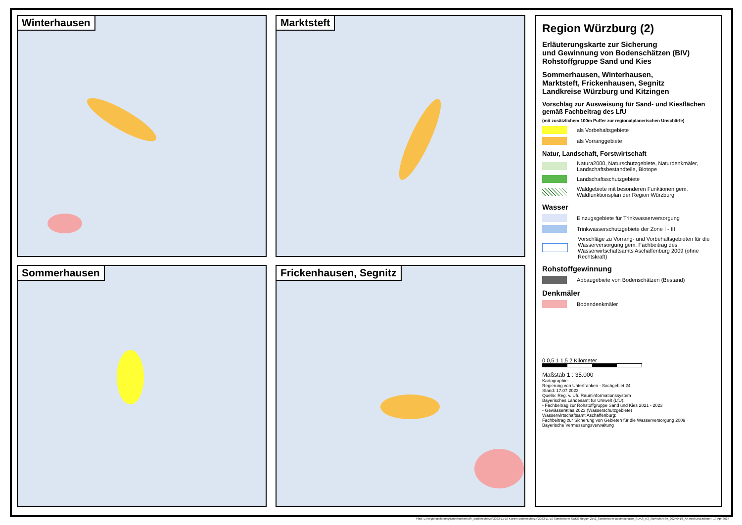Winterhausen
Marktsteft
Sommerhausen
Frickenhausen, Segnitz
Region Würzburg (2)
Erläuterungskarte zur Sicherung
und Gewinnung von Bodenschätzen (BIV)
Rohstoffgruppe Sand und Kies
Sommerhausen, Winterhausen,
Marktsteft, Frickenhausen, Segnitz
Landkreise Würzburg und Kitzingen
Vorschlag zur Ausweisung für Sand- und Kiesflächen gemäß Fachbeitrag des LfU
(mit zusätzlichem 100m Puffer zur regionalplanerischen Unschärfe)
als Vorbehaltsgebiete
als Vorranggebiete
Natur, Landschaft, Forstwirtschaft
Natura2000, Naturschutzgebiete, Naturdenkmäler, Landschaftsbestandteile, Biotope
Landschaftsschutzgebiete
Waldgebiete mit besonderen Funktionen gem. Waldfunktionsplan der Region Würzburg
Wasser
Einzugsgebiete für Trinkwasserversorgung
Trinkwasserschutzgebiete der Zone I - III
Vorschläge zu Vorrang- und Vorbehaltsgebieten für die Wasserversorgung gem. Fachbeitrag des Wasserwirtschaftsamts Aschaffenburg 2009 (ohne Rechtskraft)
Rohstoffgewinnung
Abbaugebiete von Bodenschätzen (Bestand)
Denkmäler
Bodendenkmäler
0 0,5 1 1,5 2 Kilometer
Maßstab 1 : 35.000
Kartographie:
Regierung von Unterfranken - Sachgebiet 24
Stand: 17.07.2023
Quelle: Reg. v. Ufr. Rauminformationssystem
Bayerisches Landesamt für Umwelt (LfU):
- Fachbeitrag zur Rohstoffgruppe Sand und Kies 2021 - 2023
- Gewässeratlas 2023 (Wasserschutzgebiete)
Wasserwirtschaftsamt Aschaffenburg:
Fachbeitrag zur Sicherung von Gebieten für die Wasserversorgung 2009
Bayerische Vermessungsverwaltung
Pfad: L:\Regionalplanung\Unterfranken\Ufr_Bodenschätze\2023-11-10 Karten Bodenschätze\2023-11-10 Sonderkarte SDKS Region 2\R2_Sonderkarte Bodenschätze_SDKS_K3_SoWiMaFrSe_20240418_A4.mxd Druckdatum: 19 Apr 2024